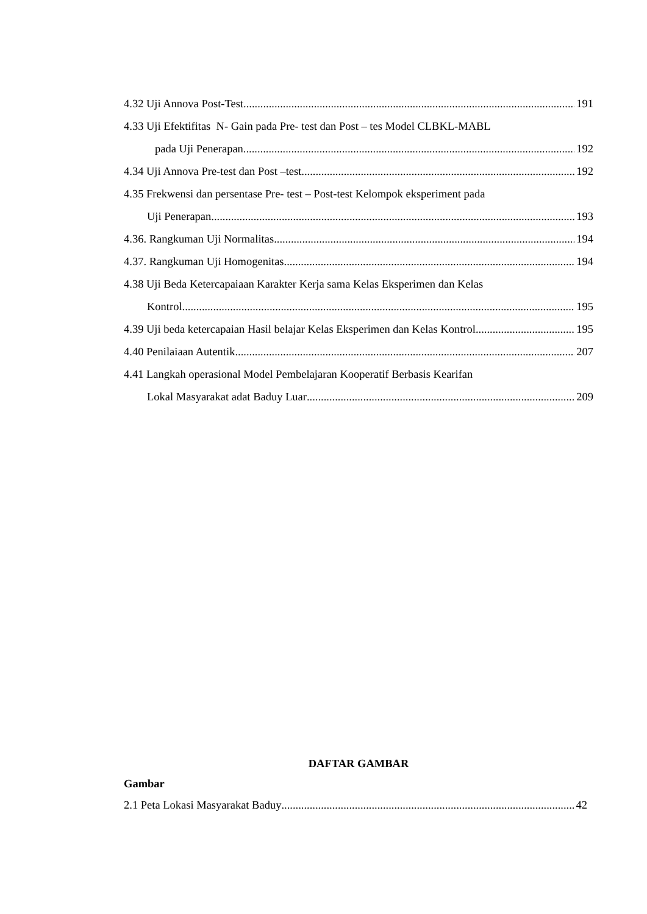4.32 Uji Annova Post-Test 191
4.33 Uji Efektifitas N- Gain pada Pre- test dan Post – tes Model CLBKL-MABL
pada Uji Penerapan 192
4.34 Uji Annova Pre-test dan Post –test 192
4.35 Frekwensi dan persentase Pre- test – Post-test Kelompok eksperiment pada
Uji Penerapan 193
4.36. Rangkuman Uji Normalitas 194
4.37. Rangkuman Uji Homogenitas 194
4.38 Uji Beda Ketercapaiaan Karakter Kerja sama Kelas Eksperimen dan Kelas
Kontrol 195
4.39 Uji beda ketercapaian Hasil belajar Kelas Eksperimen dan Kelas Kontrol 195
4.40 Penilaiaan Autentik 207
4.41 Langkah operasional Model Pembelajaran Kooperatif Berbasis Kearifan
Lokal Masyarakat adat Baduy Luar 209
DAFTAR GAMBAR
Gambar
2.1 Peta Lokasi Masyarakat Baduy 42